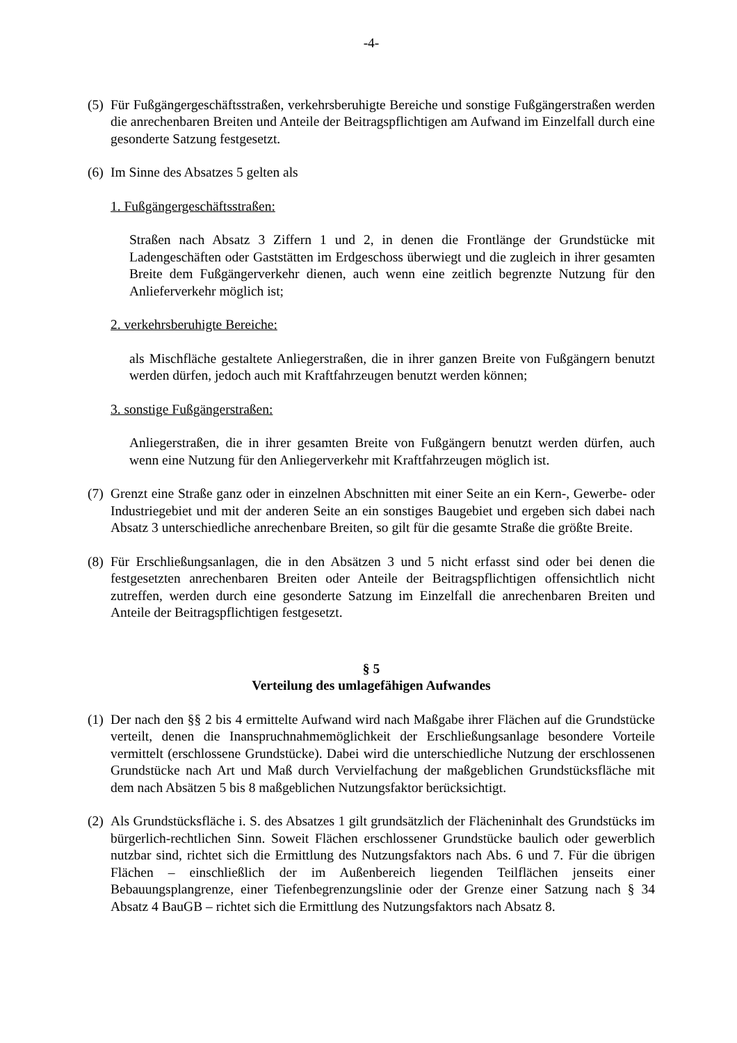-4-
(5)
Für Fußgängergeschäftsstraßen, verkehrsberuhigte Bereiche und sonstige Fußgängerstraßen werden die anrechenbaren Breiten und Anteile der Beitragspflichtigen am Aufwand im Einzelfall durch eine gesonderte Satzung festgesetzt.
(6)
Im Sinne des Absatzes 5 gelten als
1. Fußgängergeschäftsstraßen:
Straßen nach Absatz 3 Ziffern 1 und 2, in denen die Frontlänge der Grundstücke mit Ladengeschäften oder Gaststätten im Erdgeschoss überwiegt und die zugleich in ihrer gesamten Breite dem Fußgängerverkehr dienen, auch wenn eine zeitlich begrenzte Nutzung für den Anlieferverkehr möglich ist;
2. verkehrsberuhigte Bereiche:
als Mischfläche gestaltete Anliegerstraßen, die in ihrer ganzen Breite von Fußgängern benutzt werden dürfen, jedoch auch mit Kraftfahrzeugen benutzt werden können;
3. sonstige Fußgängerstraßen:
Anliegerstraßen, die in ihrer gesamten Breite von Fußgängern benutzt werden dürfen, auch wenn eine Nutzung für den Anliegerverkehr mit Kraftfahrzeugen möglich ist.
(7)
Grenzt eine Straße ganz oder in einzelnen Abschnitten mit einer Seite an ein Kern-, Gewerbe- oder Industriegebiet und mit der anderen Seite an ein sonstiges Baugebiet und ergeben sich dabei nach Absatz 3 unterschiedliche anrechenbare Breiten, so gilt für die gesamte Straße die größte Breite.
(8)
Für Erschließungsanlagen, die in den Absätzen 3 und 5 nicht erfasst sind oder bei denen die festgesetzten anrechenbaren Breiten oder Anteile der Beitragspflichtigen offensichtlich nicht zutreffen, werden durch eine gesonderte Satzung im Einzelfall die anrechenbaren Breiten und Anteile der Beitragspflichtigen festgesetzt.
§ 5
Verteilung des umlagefähigen Aufwandes
(1)
Der nach den §§ 2 bis 4 ermittelte Aufwand wird nach Maßgabe ihrer Flächen auf die Grundstücke verteilt, denen die Inanspruchnahmemöglichkeit der Erschließungsanlage besondere Vorteile vermittelt (erschlossene Grundstücke). Dabei wird die unterschiedliche Nutzung der erschlossenen Grundstücke nach Art und Maß durch Vervielfachung der maßgeblichen Grundstücksfläche mit dem nach Absätzen 5 bis 8 maßgeblichen Nutzungsfaktor berücksichtigt.
(2)
Als Grundstücksfläche i. S. des Absatzes 1 gilt grundsätzlich der Flächeninhalt des Grundstücks im bürgerlich-rechtlichen Sinn. Soweit Flächen erschlossener Grundstücke baulich oder gewerblich nutzbar sind, richtet sich die Ermittlung des Nutzungsfaktors nach Abs. 6 und 7. Für die übrigen Flächen – einschließlich der im Außenbereich liegenden Teilflächen jenseits einer Bebauungsplangrenze, einer Tiefenbegrenzungslinie oder der Grenze einer Satzung nach § 34 Absatz 4 BauGB – richtet sich die Ermittlung des Nutzungsfaktors nach Absatz 8.